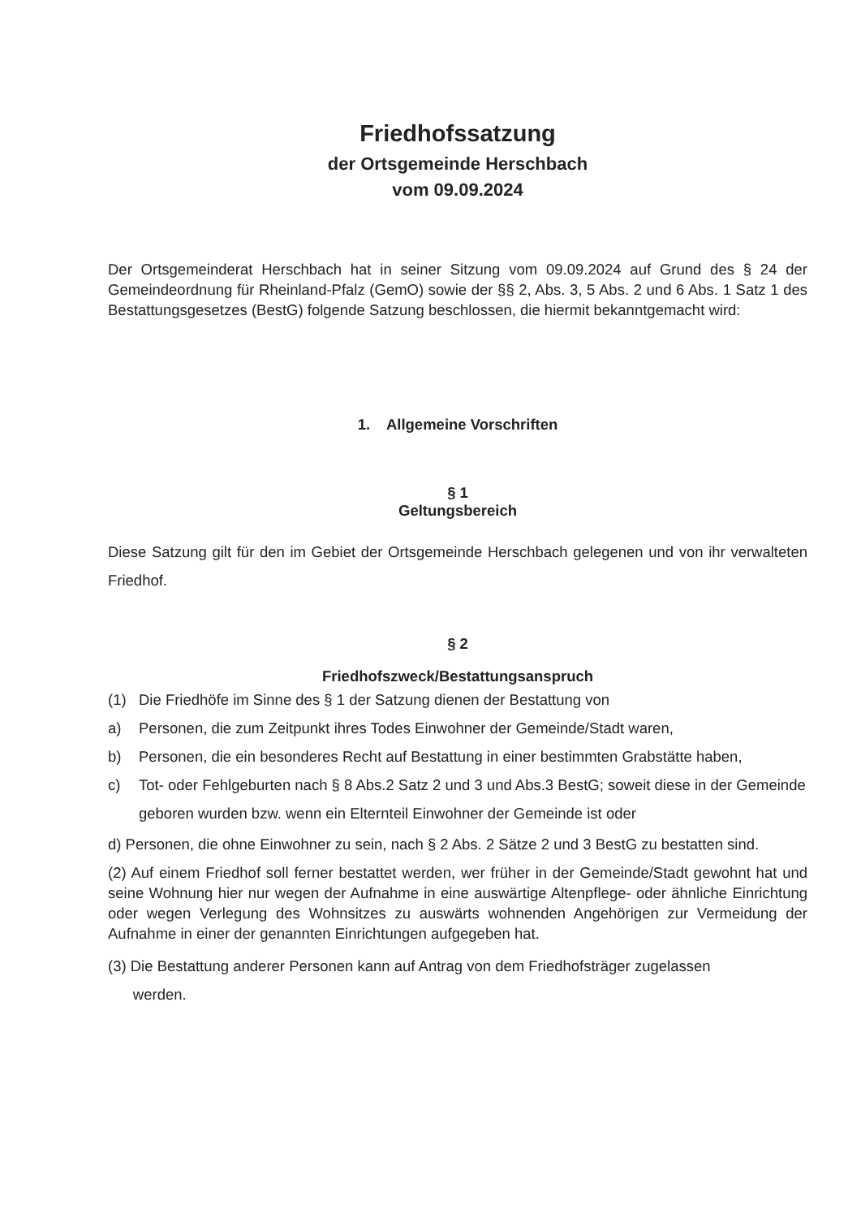Friedhofssatzung
der Ortsgemeinde Herschbach
vom 09.09.2024
Der Ortsgemeinderat Herschbach hat in seiner Sitzung vom 09.09.2024 auf Grund des § 24 der Gemeindeordnung für Rheinland-Pfalz (GemO) sowie der §§ 2, Abs. 3, 5 Abs. 2 und 6 Abs. 1 Satz 1 des Bestattungsgesetzes (BestG) folgende Satzung beschlossen, die hiermit bekanntgemacht wird:
1. Allgemeine Vorschriften
§ 1
Geltungsbereich
Diese Satzung gilt für den im Gebiet der Ortsgemeinde Herschbach gelegenen und von ihr verwalteten Friedhof.
§ 2
Friedhofszweck/Bestattungsanspruch
(1) Die Friedhöfe im Sinne des § 1 der Satzung dienen der Bestattung von
a) Personen, die zum Zeitpunkt ihres Todes Einwohner der Gemeinde/Stadt waren,
b) Personen, die ein besonderes Recht auf Bestattung in einer bestimmten Grabstätte haben,
c) Tot- oder Fehlgeburten nach § 8 Abs.2 Satz 2 und 3 und Abs.3 BestG; soweit diese in der Gemeinde geboren wurden bzw. wenn ein Elternteil Einwohner der Gemeinde ist oder
d) Personen, die ohne Einwohner zu sein, nach § 2 Abs. 2 Sätze 2 und 3 BestG zu bestatten sind.
(2) Auf einem Friedhof soll ferner bestattet werden, wer früher in der Gemeinde/Stadt gewohnt hat und seine Wohnung hier nur wegen der Aufnahme in eine auswärtige Altenpflege- oder ähnliche Einrichtung oder wegen Verlegung des Wohnsitzes zu auswärts wohnenden Angehörigen zur Vermeidung der Aufnahme in einer der genannten Einrichtungen aufgegeben hat.
(3) Die Bestattung anderer Personen kann auf Antrag von dem Friedhofsträger zugelassen
werden.